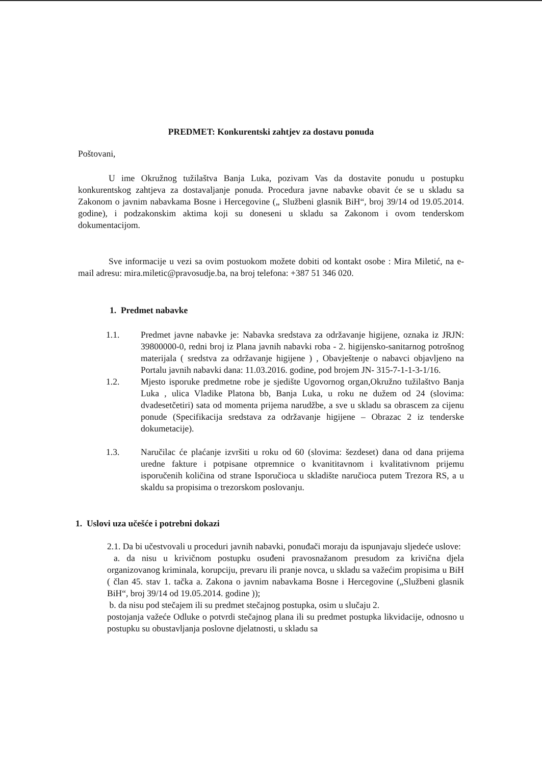PREDMET: Konkurentski zahtjev za dostavu ponuda
Poštovani,
U ime Okružnog tužilaštva Banja Luka, pozivam Vas da dostavite ponudu u postupku konkurentskog zahtjeva za dostavaljanje ponuda. Procedura javne nabavke obavit će se u skladu sa Zakonom o javnim nabavkama Bosne i Hercegovine („ Službeni glasnik BiH“, broj 39/14 od 19.05.2014. godine), i podzakonskim aktima koji su doneseni u skladu sa Zakonom i ovom tenderskom dokumentacijom.
Sve informacije u vezi sa ovim postuokom možete dobiti od kontakt osobe : Mira Miletić, na e-mail adresu: mira.miletic@pravosudje.ba, na broj telefona: +387 51 346 020.
1. Predmet nabavke
1.1. Predmet javne nabavke je: Nabavka sredstava za održavanje higijene, oznaka iz JRJN: 39800000-0, redni broj iz Plana javnih nabavki roba - 2. higijensko-sanitarnog potrošnog materijala ( sredstva za održavanje higijene ) , Obavještenje o nabavci objavljeno na Portalu javnih nabavki dana: 11.03.2016. godine, pod brojem JN- 315-7-1-1-3-1/16.
1.2. Mjesto isporuke predmetne robe je sjedište Ugovornog organ,Okružno tužilaštvo Banja Luka , ulica Vladike Platona bb, Banja Luka, u roku ne dužem od 24 (slovima: dvadesetčetiri) sata od momenta prijema narudžbe, a sve u skladu sa obrascem za cijenu ponude (Specifikacija sredstava za održavanje higijene – Obrazac 2 iz tenderske dokumetacije).
1.3. Naručilac će plaćanje izvršiti u roku od 60 (slovima: šezdeset) dana od dana prijema uredne fakture i potpisane otpremnice o kvanititavnom i kvalitativnom prijemu isporučenih količina od strane Isporučioca u skladište naručioca putem Trezora RS, a u skaldu sa propisima o trezorskom poslovanju.
1. Uslovi uza učešće i potrebni dokazi
2.1. Da bi učestvovali u proceduri javnih nabavki, ponuđači moraju da ispunjavaju sljedeće uslove:
a. da nisu u krivičnom postupku osuđeni pravosnažanom presudom za krivična djela organizovanog kriminala, korupciju, prevaru ili pranje novca, u skladu sa važećim propisima u BiH ( član 45. stav 1. tačka a. Zakona o javnim nabavkama Bosne i Hercegovine („Službeni glasnik BiH“, broj 39/14 od 19.05.2014. godine ));
b. da nisu pod stečajem ili su predmet stečajnog postupka, osim u slučaju 2.
postojanja važeće Odluke o potvrdi stečajnog plana ili su predmet postupka likvidacije, odnosno u postupku su obustavljanja poslovne djelatnosti, u skladu sa